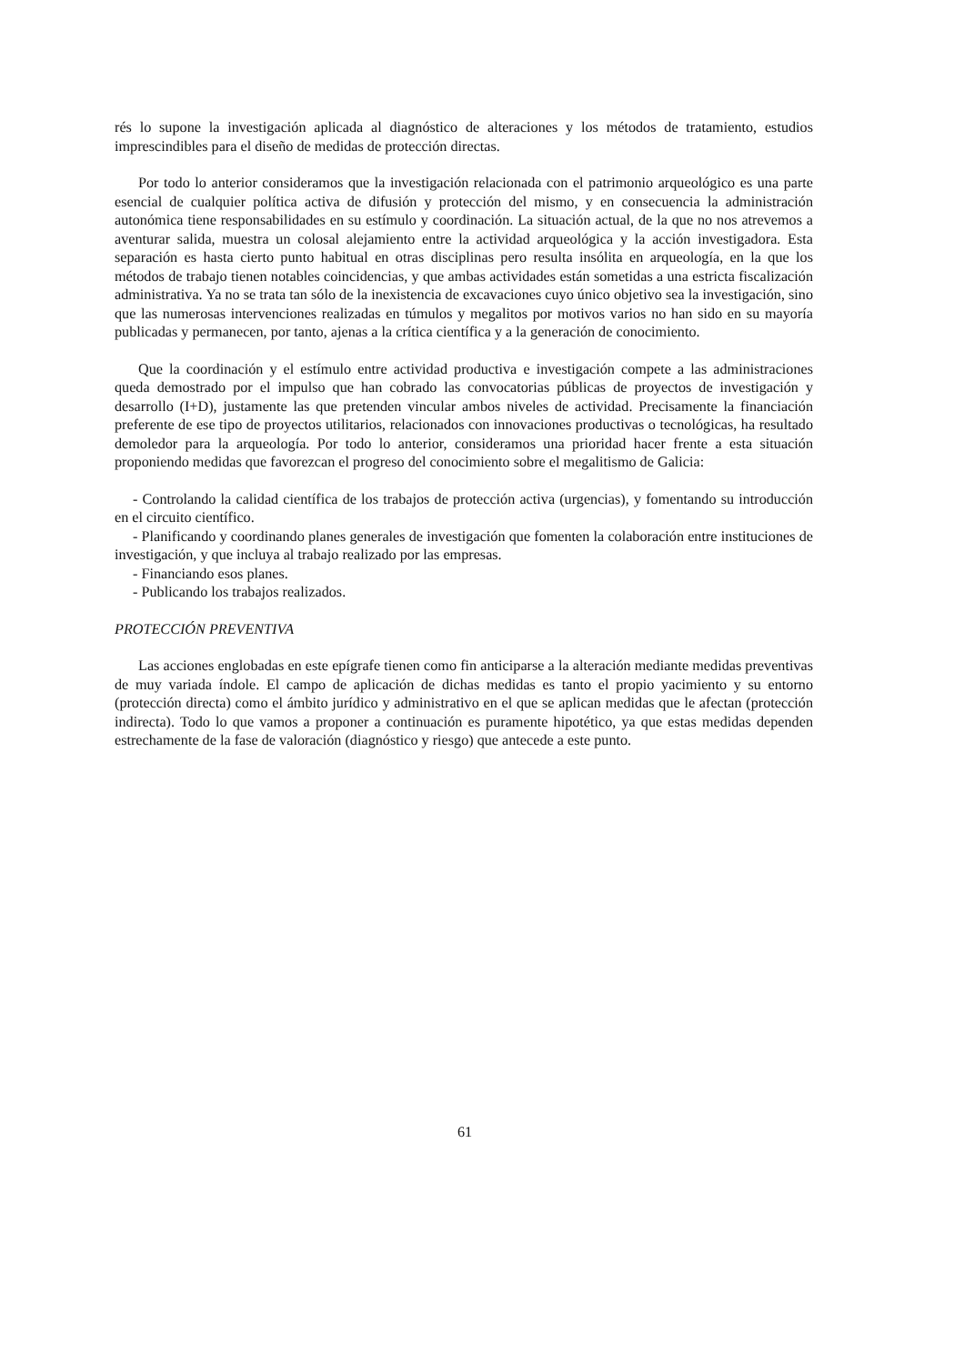rés lo supone la investigación aplicada al diagnóstico de alteraciones y los métodos de tratamiento, estudios imprescindibles para el diseño de medidas de protección directas.
Por todo lo anterior consideramos que la investigación relacionada con el patrimonio arqueológico es una parte esencial de cualquier política activa de difusión y protección del mismo, y en consecuencia la administración autonómica tiene responsabilidades en su estímulo y coordinación. La situación actual, de la que no nos atrevemos a aventurar salida, muestra un colosal alejamiento entre la actividad arqueológica y la acción investigadora. Esta separación es hasta cierto punto habitual en otras disciplinas pero resulta insólita en arqueología, en la que los métodos de trabajo tienen notables coincidencias, y que ambas actividades están sometidas a una estricta fiscalización administrativa. Ya no se trata tan sólo de la inexistencia de excavaciones cuyo único objetivo sea la investigación, sino que las numerosas intervenciones realizadas en túmulos y megalitos por motivos varios no han sido en su mayoría publicadas y permanecen, por tanto, ajenas a la crítica científica y a la generación de conocimiento.
Que la coordinación y el estímulo entre actividad productiva e investigación compete a las administraciones queda demostrado por el impulso que han cobrado las convocatorias públicas de proyectos de investigación y desarrollo (I+D), justamente las que pretenden vincular ambos niveles de actividad. Precisamente la financiación preferente de ese tipo de proyectos utilitarios, relacionados con innovaciones productivas o tecnológicas, ha resultado demoledor para la arqueología. Por todo lo anterior, consideramos una prioridad hacer frente a esta situación proponiendo medidas que favorezcan el progreso del conocimiento sobre el megalitismo de Galicia:
- Controlando la calidad científica de los trabajos de protección activa (urgencias), y fomentando su introducción en el circuito científico.
- Planificando y coordinando planes generales de investigación que fomenten la colaboración entre instituciones de investigación, y que incluya al trabajo realizado por las empresas.
- Financiando esos planes.
- Publicando los trabajos realizados.
PROTECCIÓN PREVENTIVA
Las acciones englobadas en este epígrafe tienen como fin anticiparse a la alteración mediante medidas preventivas de muy variada índole. El campo de aplicación de dichas medidas es tanto el propio yacimiento y su entorno (protección directa) como el ámbito jurídico y administrativo en el que se aplican medidas que le afectan (protección indirecta). Todo lo que vamos a proponer a continuación es puramente hipotético, ya que estas medidas dependen estrechamente de la fase de valoración (diagnóstico y riesgo) que antecede a este punto.
61